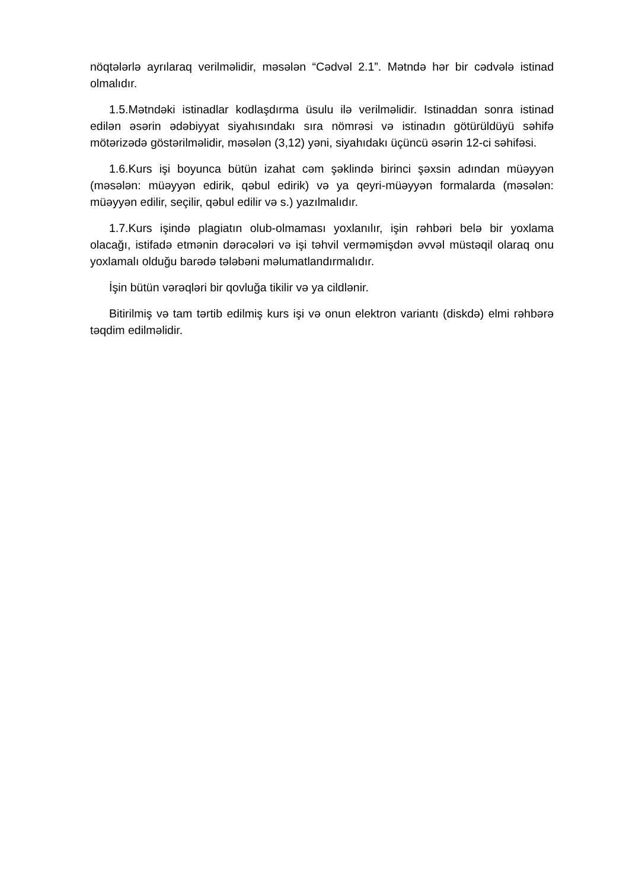nöqtələrlə ayrılaraq verilməlidir, məsələn “Cədvəl 2.1”. Mətndə hər bir cədvələ istinad olmalıdır.
1.5.Mətndəki istinadlar kodlaşdırma üsulu ilə verilməlidir. Istinaddan sonra istinad edilən əsərin ədəbiyyat siyahısındakı sıra nömrəsi və istinadın götürüldüyü səhifə mötərizədə göstərilməlidir, məsələn (3,12) yəni, siyahıdakı üçüncü əsərin 12-ci səhifəsi.
1.6.Kurs işi boyunca bütün izahat cəm şəklində birinci şəxsin adından müəyyən (məsələn: müəyyən edirik, qəbul edirik) və ya qeyri-müəyyən formalarda (məsələn: müəyyən edilir, seçilir, qəbul edilir və s.) yazılmalıdır.
1.7.Kurs işində plagiatın olub-olmaması yoxlanılır, işin rəhbəri belə bir yoxlama olacağı, istifadə etmənin dərəcələri və işi təhvil verməmişdən əvvəl müstəqil olaraq onu yoxlamalı olduğu barədə tələbəni məlumatlandırmalıdır.
İşin bütün vərəqləri bir qovluğa tikilir və ya cildlənir.
Bitirilmiş və tam tərtib edilmiş kurs işi və onun elektron variantı (diskdə) elmi rəhbərə təqdim edilməlidir.